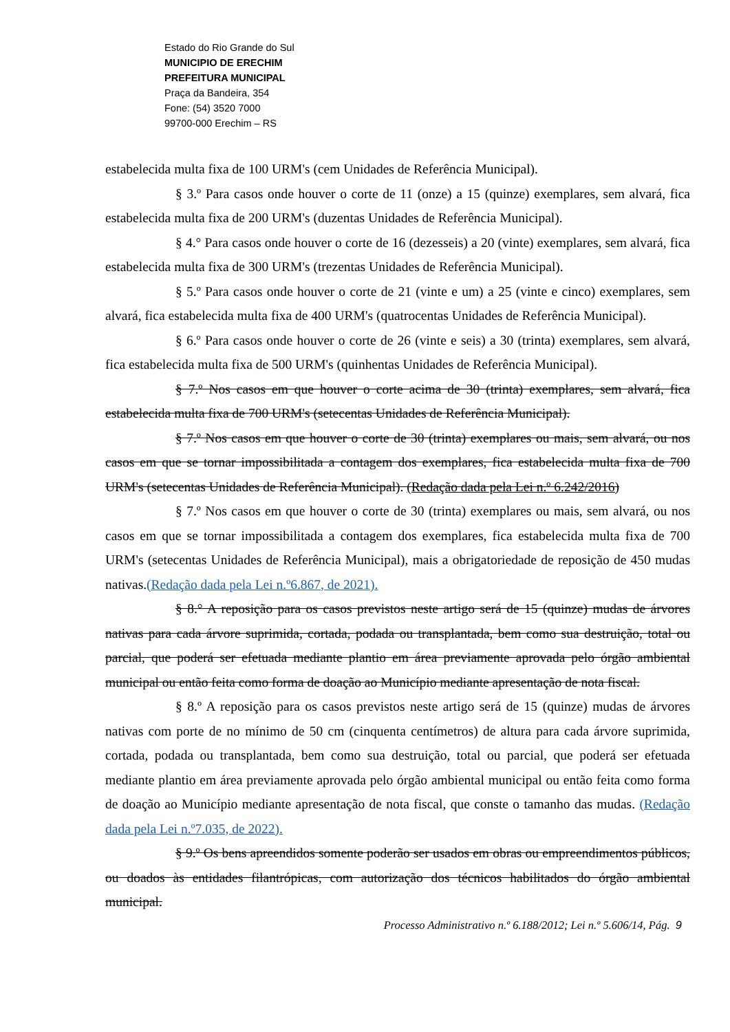Estado do Rio Grande do Sul
MUNICIPIO DE ERECHIM
PREFEITURA MUNICIPAL
Praça da Bandeira, 354
Fone: (54) 3520 7000
99700-000 Erechim – RS
estabelecida multa fixa de 100 URM's (cem Unidades de Referência Municipal).
§ 3.º Para casos onde houver o corte de 11 (onze) a 15 (quinze) exemplares, sem alvará, fica estabelecida multa fixa de 200 URM's (duzentas Unidades de Referência Municipal).
§ 4.° Para casos onde houver o corte de 16 (dezesseis) a 20 (vinte) exemplares, sem alvará, fica estabelecida multa fixa de 300 URM's (trezentas Unidades de Referência Municipal).
§ 5.º Para casos onde houver o corte de 21 (vinte e um) a 25 (vinte e cinco) exemplares, sem alvará, fica estabelecida multa fixa de 400 URM's (quatrocentas Unidades de Referência Municipal).
§ 6.º Para casos onde houver o corte de 26 (vinte e seis) a 30 (trinta) exemplares, sem alvará, fica estabelecida multa fixa de 500 URM's (quinhentas Unidades de Referência Municipal).
§ 7.º Nos casos em que houver o corte acima de 30 (trinta) exemplares, sem alvará, fica estabelecida multa fixa de 700 URM's (setecentas Unidades de Referência Municipal).
§ 7.º Nos casos em que houver o corte de 30 (trinta) exemplares ou mais, sem alvará, ou nos casos em que se tornar impossibilitada a contagem dos exemplares, fica estabelecida multa fixa de 700 URM's (setecentas Unidades de Referência Municipal). (Redação dada pela Lei n.º 6.242/2016)
§ 7.º Nos casos em que houver o corte de 30 (trinta) exemplares ou mais, sem alvará, ou nos casos em que se tornar impossibilitada a contagem dos exemplares, fica estabelecida multa fixa de 700 URM's (setecentas Unidades de Referência Municipal), mais a obrigatoriedade de reposição de 450 mudas nativas.(Redação dada pela Lei n.º6.867, de 2021).
§ 8.° A reposição para os casos previstos neste artigo será de 15 (quinze) mudas de árvores nativas para cada árvore suprimida, cortada, podada ou transplantada, bem como sua destruição, total ou parcial, que poderá ser efetuada mediante plantio em área previamente aprovada pelo órgão ambiental municipal ou então feita como forma de doação ao Município mediante apresentação de nota fiscal.
§ 8.º A reposição para os casos previstos neste artigo será de 15 (quinze) mudas de árvores nativas com porte de no mínimo de 50 cm (cinquenta centímetros) de altura para cada árvore suprimida, cortada, podada ou transplantada, bem como sua destruição, total ou parcial, que poderá ser efetuada mediante plantio em área previamente aprovada pelo órgão ambiental municipal ou então feita como forma de doação ao Município mediante apresentação de nota fiscal, que conste o tamanho das mudas. (Redação dada pela Lei n.º7.035, de 2022).
§ 9.º Os bens apreendidos somente poderão ser usados em obras ou empreendimentos públicos, ou doados às entidades filantrópicas, com autorização dos técnicos habilitados do órgão ambiental municipal.
Processo Administrativo n.º 6.188/2012; Lei n.º 5.606/14, Pág. 9